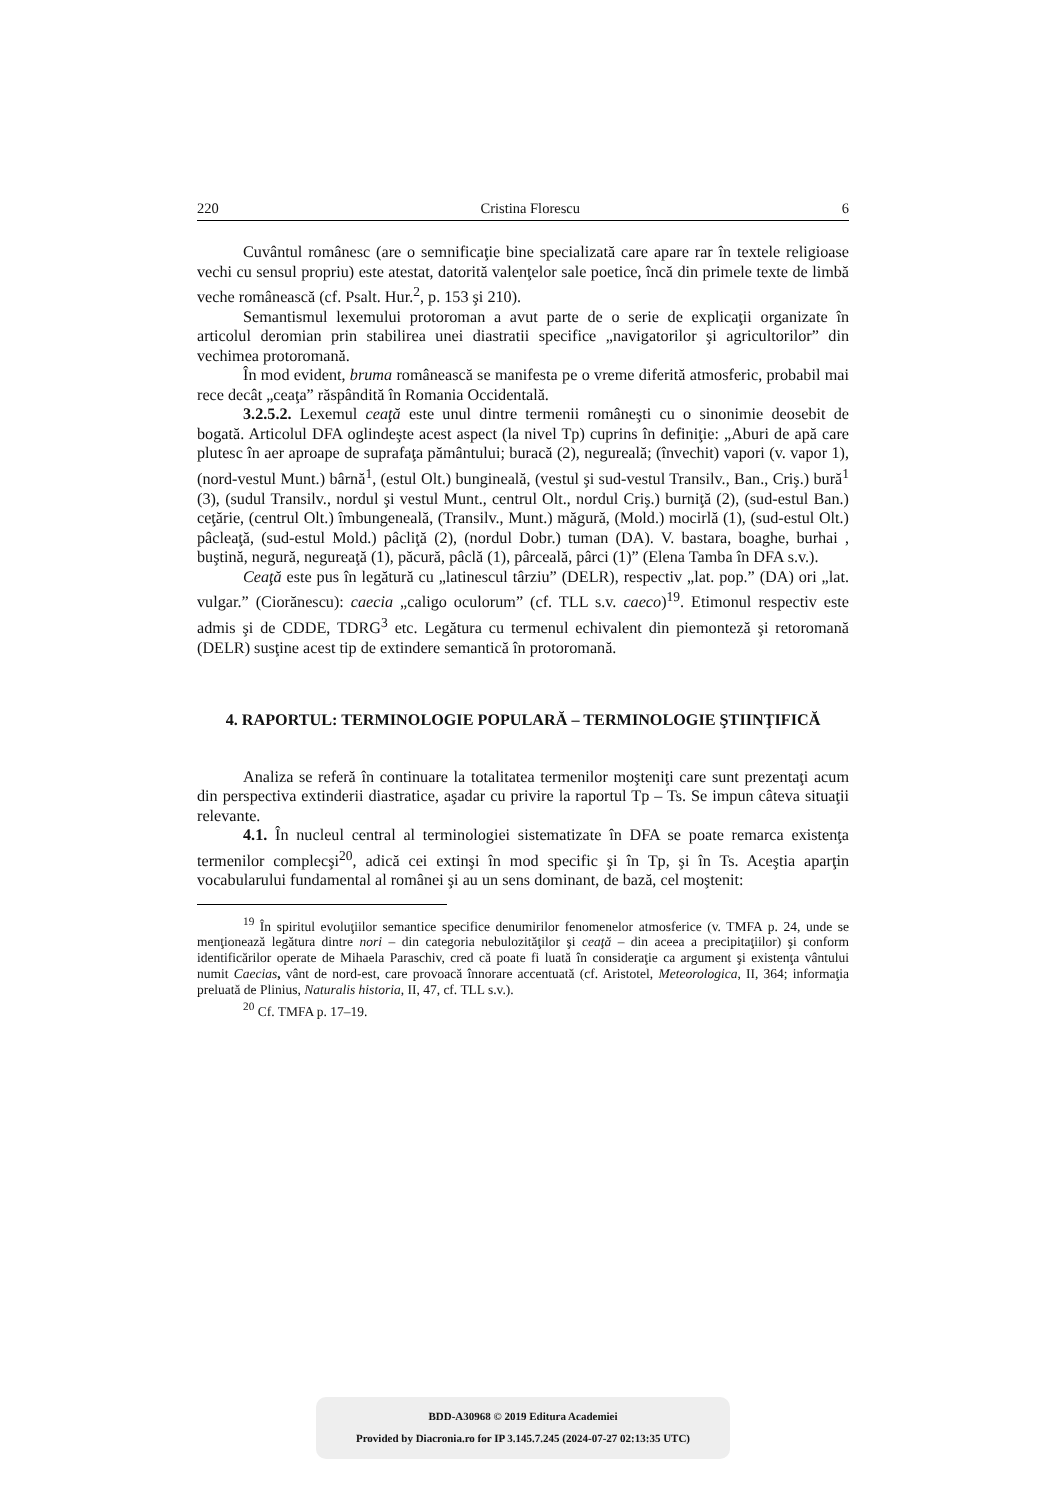220 Cristina Florescu 6
Cuvântul românesc (are o semnificaţie bine specializată care apare rar în textele religioase vechi cu sensul propriu) este atestat, datorită valenţelor sale poetice, încă din primele texte de limbă veche românească (cf. Psalt. Hur.<sup>2</sup>, p. 153 şi 210).
Semantismul lexemului protoroman a avut parte de o serie de explicaţii organizate în articolul deromian prin stabilirea unei diastratii specifice „navigatorilor şi agricultorilor” din vechimea protoromană.
În mod evident, bruma românească se manifesta pe o vreme diferită atmosferic, probabil mai rece decât „ceaţa” răspândită în Romania Occidentală.
3.2.5.2. Lexemul ceaţă este unul dintre termenii româneşti cu o sinonimie deosebit de bogată. Articolul DFA oglindeşte acest aspect (la nivel Tp) cuprins în definiţie: „Aburi de apă care plutesc în aer aproape de suprafaţa pământului; buracă (2), negureală; (învechit) vapori (v. vapor 1), (nord-vestul Munt.) bârnă<sup>1</sup>, (estul Olt.) bungineală, (vestul şi sud-vestul Transilv., Ban., Criş.) bură<sup>1</sup> (3), (sudul Transilv., nordul şi vestul Munt., centrul Olt., nordul Criş.) burniţă (2), (sud-estul Ban.) ceţărie, (centrul Olt.) îmbungeneală, (Transilv., Munt.) măgură, (Mold.) mocirlă (1), (sud-estul Olt.) pâcleaţă, (sud-estul Mold.) pâcliţă (2), (nordul Dobr.) tuman (DA). V. bastara, boaghe, burhai , buştină, negură, negureaţă (1), păcură, pâclă (1), pârceală, pârci (1)” (Elena Tamba în DFA s.v.).
Ceaţă este pus în legătură cu „latinescul târziu” (DELR), respectiv „lat. pop.” (DA) ori „lat. vulgar.” (Ciorănescu): caecia „caligo oculorum” (cf. TLL s.v. caeco)<sup>19</sup>. Etimonul respectiv este admis şi de CDDE, TDRG<sup>3</sup> etc. Legătura cu termenul echivalent din piemonteză şi retoromană (DELR) susţine acest tip de extindere semantică în protoromană.
4. RAPORTUL: TERMINOLOGIE POPULARĂ – TERMINOLOGIE ŞTIINŢIFICĂ
Analiza se referă în continuare la totalitatea termenilor moşteniţi care sunt prezentaţi acum din perspectiva extinderii diastratice, aşadar cu privire la raportul Tp – Ts. Se impun câteva situaţii relevante.
4.1. În nucleul central al terminologiei sistematizate în DFA se poate remarca existenţa termenilor complecşi<sup>20</sup>, adică cei extinşi în mod specific şi în Tp, şi în Ts. Aceştia aparţin vocabularului fundamental al românei şi au un sens dominant, de bază, cel moştenit:
<sup>19</sup> În spiritul evoluţiilor semantice specifice denumirilor fenomenelor atmosferice (v. TMFA p. 24, unde se menţionează legătura dintre nori – din categoria nebulozităţilor şi ceaţă – din aceea a precipitaţiilor) şi conform identificărilor operate de Mihaela Paraschiv, cred că poate fi luată în consideraţie ca argument şi existenţa vântului numit Caecias, vânt de nord-est, care provoacă înnorare accentuată (cf. Aristotel, Meteorologica, II, 364; informaţia preluată de Plinius, Naturalis historia, II, 47, cf. TLL s.v.).
<sup>20</sup> Cf. TMFA p. 17–19.
BDD-A30968 © 2019 Editura Academiei
Provided by Diacronia.ro for IP 3.145.7.245 (2024-07-27 02:13:35 UTC)